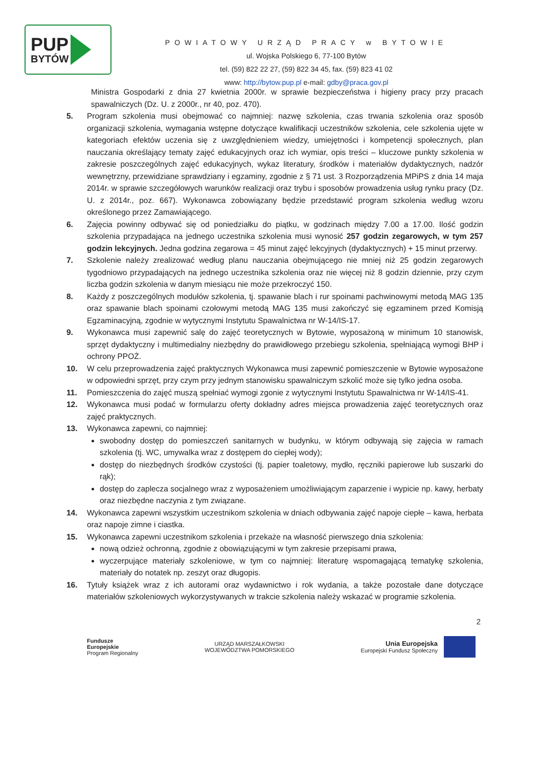PUP
BYTÓW
POWIATOWY URZĄD PRACY w BYTOWIE
ul. Wojska Polskiego 6, 77-100 Bytów
tel. (59) 822 22 27, (59) 822 34 45, fax. (59) 823 41 02
www: http://bytow.pup.pl e-mail: gdby@praca.gov.pl
Ministra Gospodarki z dnia 27 kwietnia 2000r. w sprawie bezpieczeństwa i higieny pracy przy pracach spawalniczych (Dz. U. z 2000r., nr 40, poz. 470).
5. Program szkolenia musi obejmować co najmniej: nazwę szkolenia, czas trwania szkolenia oraz sposób organizacji szkolenia, wymagania wstępne dotyczące kwalifikacji uczestników szkolenia, cele szkolenia ujęte w kategoriach efektów uczenia się z uwzględnieniem wiedzy, umiejętności i kompetencji społecznych, plan nauczania określający tematy zajęć edukacyjnych oraz ich wymiar, opis treści – kluczowe punkty szkolenia w zakresie poszczególnych zajęć edukacyjnych, wykaz literatury, środków i materiałów dydaktycznych, nadzór wewnętrzny, przewidziane sprawdziany i egzaminy, zgodnie z § 71 ust. 3 Rozporządzenia MPiPS z dnia 14 maja 2014r. w sprawie szczegółowych warunków realizacji oraz trybu i sposobów prowadzenia usług rynku pracy (Dz. U. z 2014r., poz. 667). Wykonawca zobowiązany będzie przedstawić program szkolenia według wzoru określonego przez Zamawiającego.
6. Zajęcia powinny odbywać się od poniedziałku do piątku, w godzinach między 7.00 a 17.00. Ilość godzin szkolenia przypadająca na jednego uczestnika szkolenia musi wynosić 257 godzin zegarowych, w tym 257 godzin lekcyjnych. Jedna godzina zegarowa = 45 minut zajęć lekcyjnych (dydaktycznych) + 15 minut przerwy.
7. Szkolenie należy zrealizować według planu nauczania obejmującego nie mniej niż 25 godzin zegarowych tygodniowo przypadających na jednego uczestnika szkolenia oraz nie więcej niż 8 godzin dziennie, przy czym liczba godzin szkolenia w danym miesiącu nie może przekroczyć 150.
8. Każdy z poszczególnych modułów szkolenia, tj. spawanie blach i rur spoinami pachwinowymi metodą MAG 135 oraz spawanie blach spoinami czołowymi metodą MAG 135 musi zakończyć się egzaminem przed Komisją Egzaminacyjną, zgodnie w wytycznymi Instytutu Spawalnictwa nr W-14/IS-17.
9. Wykonawca musi zapewnić salę do zajęć teoretycznych w Bytowie, wyposażoną w minimum 10 stanowisk, sprzęt dydaktyczny i multimedialny niezbędny do prawidłowego przebiegu szkolenia, spełniającą wymogi BHP i ochrony PPOŻ.
10. W celu przeprowadzenia zajęć praktycznych Wykonawca musi zapewnić pomieszczenie w Bytowie wyposażone w odpowiedni sprzęt, przy czym przy jednym stanowisku spawalniczym szkolić może się tylko jedna osoba.
11. Pomieszczenia do zajęć muszą spełniać wymogi zgonie z wytycznymi Instytutu Spawalnictwa nr W-14/IS-41.
12. Wykonawca musi podać w formularzu oferty dokładny adres miejsca prowadzenia zajęć teoretycznych oraz zajęć praktycznych.
13. Wykonawca zapewni, co najmniej:
swobodny dostęp do pomieszczeń sanitarnych w budynku, w którym odbywają się zajęcia w ramach szkolenia (tj. WC, umywalka wraz z dostępem do ciepłej wody);
dostęp do niezbędnych środków czystości (tj. papier toaletowy, mydło, ręczniki papierowe lub suszarki do rąk);
dostęp do zaplecza socjalnego wraz z wyposażeniem umożliwiającym zaparzenie i wypicie np. kawy, herbaty oraz niezbędne naczynia z tym związane.
14. Wykonawca zapewni wszystkim uczestnikom szkolenia w dniach odbywania zajęć napoje ciepłe – kawa, herbata oraz napoje zimne i ciastka.
15. Wykonawca zapewni uczestnikom szkolenia i przekaże na własność pierwszego dnia szkolenia:
nową odzież ochronną, zgodnie z obowiązującymi w tym zakresie przepisami prawa,
wyczerpujące materiały szkoleniowe, w tym co najmniej: literaturę wspomagającą tematykę szkolenia, materiały do notatek np. zeszyt oraz długopis.
16. Tytuły książek wraz z ich autorami oraz wydawnictwo i rok wydania, a także pozostałe dane dotyczące materiałów szkoleniowych wykorzystywanych w trakcie szkolenia należy wskazać w programie szkolenia.
2
Fundusze
Europejskie
Program Regionalny
URZĄD MARSZAŁKOWSKI
WOJEWÓDZTWA POMORSKIEGO
Unia Europejska
Europejski Fundusz Społeczny